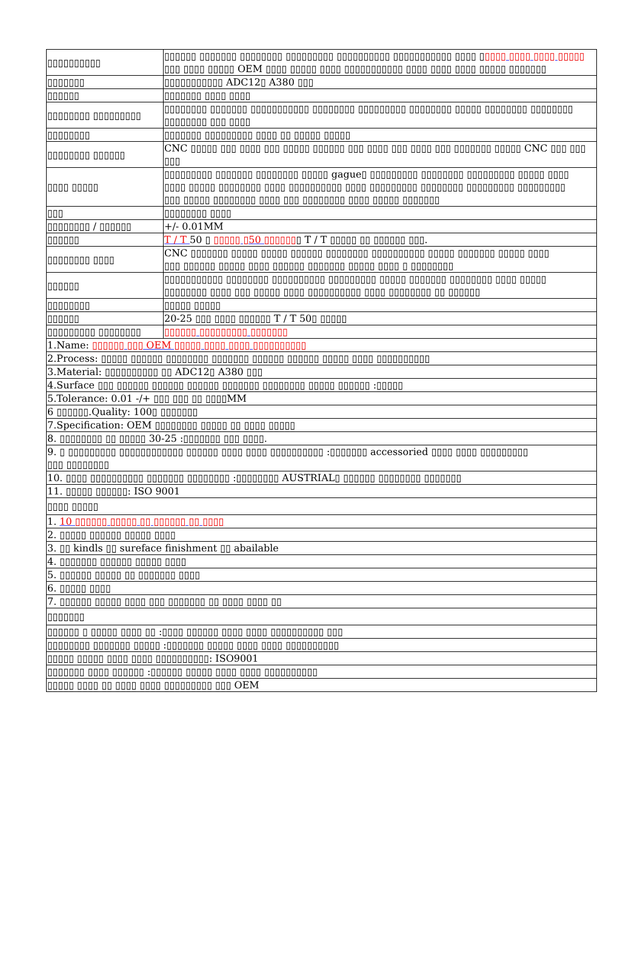| ▯▯▯▯▯▯▯▯▯▯ | ▯▯▯▯▯▯ ▯▯▯▯▯▯▯ ▯▯▯▯▯▯▯▯ ▯▯▯▯▯▯▯▯▯ ▯▯▯▯▯▯▯▯▯▯ ▯▯▯▯▯▯▯▯▯▯▯ ▯▯▯▯ ▯ ▯▯▯▯ ▯▯▯▯ ▯▯▯▯ ▯▯▯▯▯ ▯▯▯ ▯▯▯▯ ▯▯▯▯▯ OEM ▯▯▯▯ ▯▯▯▯▯ ▯▯▯▯ ▯▯▯▯▯▯▯▯▯▯▯ ▯▯▯▯ ▯▯▯▯ ▯▯▯▯ ▯▯▯▯▯ ▯▯▯▯▯▯▯ |
| ▯▯▯▯▯▯▯ | ▯▯▯▯▯▯▯▯▯▯▯ ADC12▯ A380 ▯▯▯ |
| ▯▯▯▯▯▯ | ▯▯▯▯▯▯▯ ▯▯▯▯ ▯▯▯▯ |
| ▯▯▯▯▯▯▯▯ ▯▯▯▯▯▯▯▯▯ | ▯▯▯▯▯▯▯▯ ▯▯▯▯▯▯▯ ▯▯▯▯▯▯▯▯▯▯▯ ▯▯▯▯▯▯▯▯ ▯▯▯▯▯▯▯▯▯ ▯▯▯▯▯▯▯▯ ▯▯▯▯▯ ▯▯▯▯▯▯▯▯ ▯▯▯▯▯▯▯▯ ▯▯▯▯▯▯▯▯ ▯▯▯ ▯▯▯▯ |
| ▯▯▯▯▯▯▯▯ | ▯▯▯▯▯▯▯ ▯▯▯▯▯▯▯▯▯ ▯▯▯▯ ▯▯ ▯▯▯▯▯ ▯▯▯▯▯ |
| ▯▯▯▯▯▯▯▯ ▯▯▯▯▯▯ | CNC ▯▯▯▯▯ ▯▯▯ ▯▯▯▯ ▯▯▯ ▯▯▯▯▯ ▯▯▯▯▯▯ ▯▯▯ ▯▯▯▯ ▯▯▯ ▯▯▯▯ ▯▯▯ ▯▯▯▯▯▯▯ ▯▯▯▯▯ CNC ▯▯▯ ▯▯▯ ▯▯▯ |
| ▯▯▯▯ ▯▯▯▯▯ | ▯▯▯▯▯▯▯▯▯ ▯▯▯▯▯▯▯ ▯▯▯▯▯▯▯▯ ▯▯▯▯▯ gague▯ ▯▯▯▯▯▯▯▯▯ ▯▯▯▯▯▯▯▯ ▯▯▯▯▯▯▯▯▯ ▯▯▯▯▯ ▯▯▯▯ ▯▯▯▯ ▯▯▯▯▯ ▯▯▯▯▯▯▯▯ ▯▯▯▯ ▯▯▯▯▯▯▯▯▯▯ ▯▯▯▯ ▯▯▯▯▯▯▯▯▯ ▯▯▯▯▯▯▯▯ ▯▯▯▯▯▯▯▯▯ ▯▯▯▯▯▯▯▯▯ ▯▯▯ ▯▯▯▯▯ ▯▯▯▯▯▯▯▯ ▯▯▯▯ ▯▯▯ ▯▯▯▯▯▯▯▯ ▯▯▯▯ ▯▯▯▯▯ ▯▯▯▯▯▯▯ |
| ▯▯▯ | ▯▯▯▯▯▯▯▯ ▯▯▯▯ |
| ▯▯▯▯▯▯▯▯ / ▯▯▯▯▯▯ | +/- 0.01MM |
| ▯▯▯▯▯▯ | T / T 50 ▯ ▯▯▯▯▯ ▯50 ▯▯▯▯▯▯ ▯ T / T ▯▯▯▯▯ ▯▯ ▯▯▯▯▯▯ ▯▯▯. |
| ▯▯▯▯▯▯▯▯ ▯▯▯▯ | CNC ▯▯▯▯▯▯▯ ▯▯▯▯▯ ▯▯▯▯▯ ▯▯▯▯▯▯ ▯▯▯▯▯▯▯▯ ▯▯▯▯▯▯▯▯▯▯ ▯▯▯▯▯ ▯▯▯▯▯▯▯ ▯▯▯▯▯ ▯▯▯▯ ▯▯▯ ▯▯▯▯▯▯ ▯▯▯▯▯ ▯▯▯▯ ▯▯▯▯▯▯ ▯▯▯▯▯▯▯ ▯▯▯▯▯ ▯▯▯▯ ▯ ▯▯▯▯▯▯▯▯ |
| ▯▯▯▯▯▯ | ▯▯▯▯▯▯▯▯▯▯▯ ▯▯▯▯▯▯▯▯ ▯▯▯▯▯▯▯▯▯▯ ▯▯▯▯▯▯▯▯▯ ▯▯▯▯▯ ▯▯▯▯▯▯▯ ▯▯▯▯▯▯▯▯ ▯▯▯▯ ▯▯▯▯▯ ▯▯▯▯▯▯▯▯ ▯▯▯▯ ▯▯▯ ▯▯▯▯▯ ▯▯▯▯ ▯▯▯▯▯▯▯▯▯▯ ▯▯▯▯ ▯▯▯▯▯▯▯▯ ▯▯ ▯▯▯▯▯▯ |
| ▯▯▯▯▯▯▯▯ | ▯▯▯▯▯ ▯▯▯▯▯ |
| ▯▯▯▯▯▯ | 20-25 ▯▯▯ ▯▯▯▯ ▯▯▯▯▯▯ T / T 50▯ ▯▯▯▯▯ |
| ▯▯▯▯▯▯▯▯▯ ▯▯▯▯▯▯▯▯ | ▯▯▯▯▯▯ ▯▯▯▯▯▯▯▯▯ ▯▯▯▯▯▯▯ |
| 1.Name: ▯▯▯▯▯▯ ▯▯▯ OEM ▯▯▯▯▯ ▯▯▯▯ ▯▯▯▯ ▯▯▯▯▯▯▯▯▯▯ | |
| 2.Process: ▯▯▯▯▯ ▯▯▯▯▯▯ ▯▯▯▯▯▯▯▯ ▯▯▯▯▯▯▯ ▯▯▯▯▯▯ ▯▯▯▯▯▯ ▯▯▯▯▯ ▯▯▯▯ ▯▯▯▯▯▯▯▯▯▯ | |
| 3.Material: ▯▯▯▯▯▯▯▯▯▯ ▯▯ ADC12▯ A380 ▯▯▯ | |
| 4.Surface ▯▯▯ ▯▯▯▯▯▯ ▯▯▯▯▯▯ ▯▯▯▯▯▯ ▯▯▯▯▯▯▯ ▯▯▯▯▯▯▯▯ ▯▯▯▯▯ ▯▯▯▯▯▯ :▯▯▯▯▯ | |
| 5.Tolerance: 0.01 -/+ ▯▯▯ ▯▯▯ ▯▯ ▯▯▯▯MM | |
| 6 ▯▯▯▯▯▯.Quality: 100▯ ▯▯▯▯▯▯▯ | |
| 7.Specification: OEM ▯▯▯▯▯▯▯▯ ▯▯▯▯▯ ▯▯ ▯▯▯▯ ▯▯▯▯▯ | |
| 8. ▯▯▯▯▯▯▯▯ ▯▯ ▯▯▯▯▯ 30-25 :▯▯▯▯▯▯▯ ▯▯▯ ▯▯▯▯. | |
| 9. ▯ ▯▯▯▯▯▯▯▯▯ ▯▯▯▯▯▯▯▯▯▯▯▯ ▯▯▯▯▯▯ ▯▯▯▯ ▯▯▯▯ ▯▯▯▯▯▯▯▯▯▯ :▯▯▯▯▯▯▯ accessoried ▯▯▯▯ ▯▯▯▯ ▯▯▯▯▯▯▯▯▯ ▯▯▯ ▯▯▯▯▯▯▯▯ | |
| 10. ▯▯▯▯ ▯▯▯▯▯▯▯▯▯▯ ▯▯▯▯▯▯▯ ▯▯▯▯▯▯▯▯ :▯▯▯▯▯▯▯▯ AUSTRIAL▯ ▯▯▯▯▯▯ ▯▯▯▯▯▯▯▯ ▯▯▯▯▯▯▯ | |
| 11. ▯▯▯▯▯ ▯▯▯▯▯▯: ISO 9001 | |
| ▯▯▯▯ ▯▯▯▯▯ | |
| 1. 10 ▯▯▯▯▯▯ ▯▯▯▯▯ ▯▯ ▯▯▯▯▯▯ ▯▯ ▯▯▯▯ | |
| 2. ▯▯▯▯▯ ▯▯▯▯▯▯ ▯▯▯▯▯ ▯▯▯▯ | |
| 3. ▯▯ kindls ▯▯ sureface finishment ▯▯ abailable | |
| 4. ▯▯▯▯▯▯▯ ▯▯▯▯▯▯ ▯▯▯▯▯ ▯▯▯▯ | |
| 5. ▯▯▯▯▯▯ ▯▯▯▯▯ ▯▯ ▯▯▯▯▯▯▯ ▯▯▯▯ | |
| 6. ▯▯▯▯▯ ▯▯▯▯ | |
| 7. ▯▯▯▯▯▯ ▯▯▯▯▯ ▯▯▯▯ ▯▯▯ ▯▯▯▯▯▯▯ ▯▯ ▯▯▯▯ ▯▯▯▯ ▯▯ | |
| ▯▯▯▯▯▯▯ | |
| ▯▯▯▯▯▯ ▯ ▯▯▯▯▯ ▯▯▯▯ ▯▯ :▯▯▯▯ ▯▯▯▯▯▯ ▯▯▯▯ ▯▯▯▯ ▯▯▯▯▯▯▯▯▯▯ ▯▯▯ | |
| ▯▯▯▯▯▯▯▯ ▯▯▯▯▯▯▯ ▯▯▯▯▯ :▯▯▯▯▯▯▯ ▯▯▯▯▯ ▯▯▯▯ ▯▯▯▯ ▯▯▯▯▯▯▯▯▯▯ | |
| ▯▯▯▯▯ ▯▯▯▯▯ ▯▯▯▯ ▯▯▯▯ ▯▯▯▯▯▯▯▯▯▯: ISO9001 | |
| ▯▯▯▯▯▯▯ ▯▯▯▯ ▯▯▯▯▯▯ :▯▯▯▯▯▯ ▯▯▯▯▯ ▯▯▯▯ ▯▯▯▯ ▯▯▯▯▯▯▯▯▯▯ | |
| ▯▯▯▯▯ ▯▯▯▯ ▯▯ ▯▯▯▯ ▯▯▯▯ ▯▯▯▯▯▯▯▯▯ ▯▯▯ OEM | |